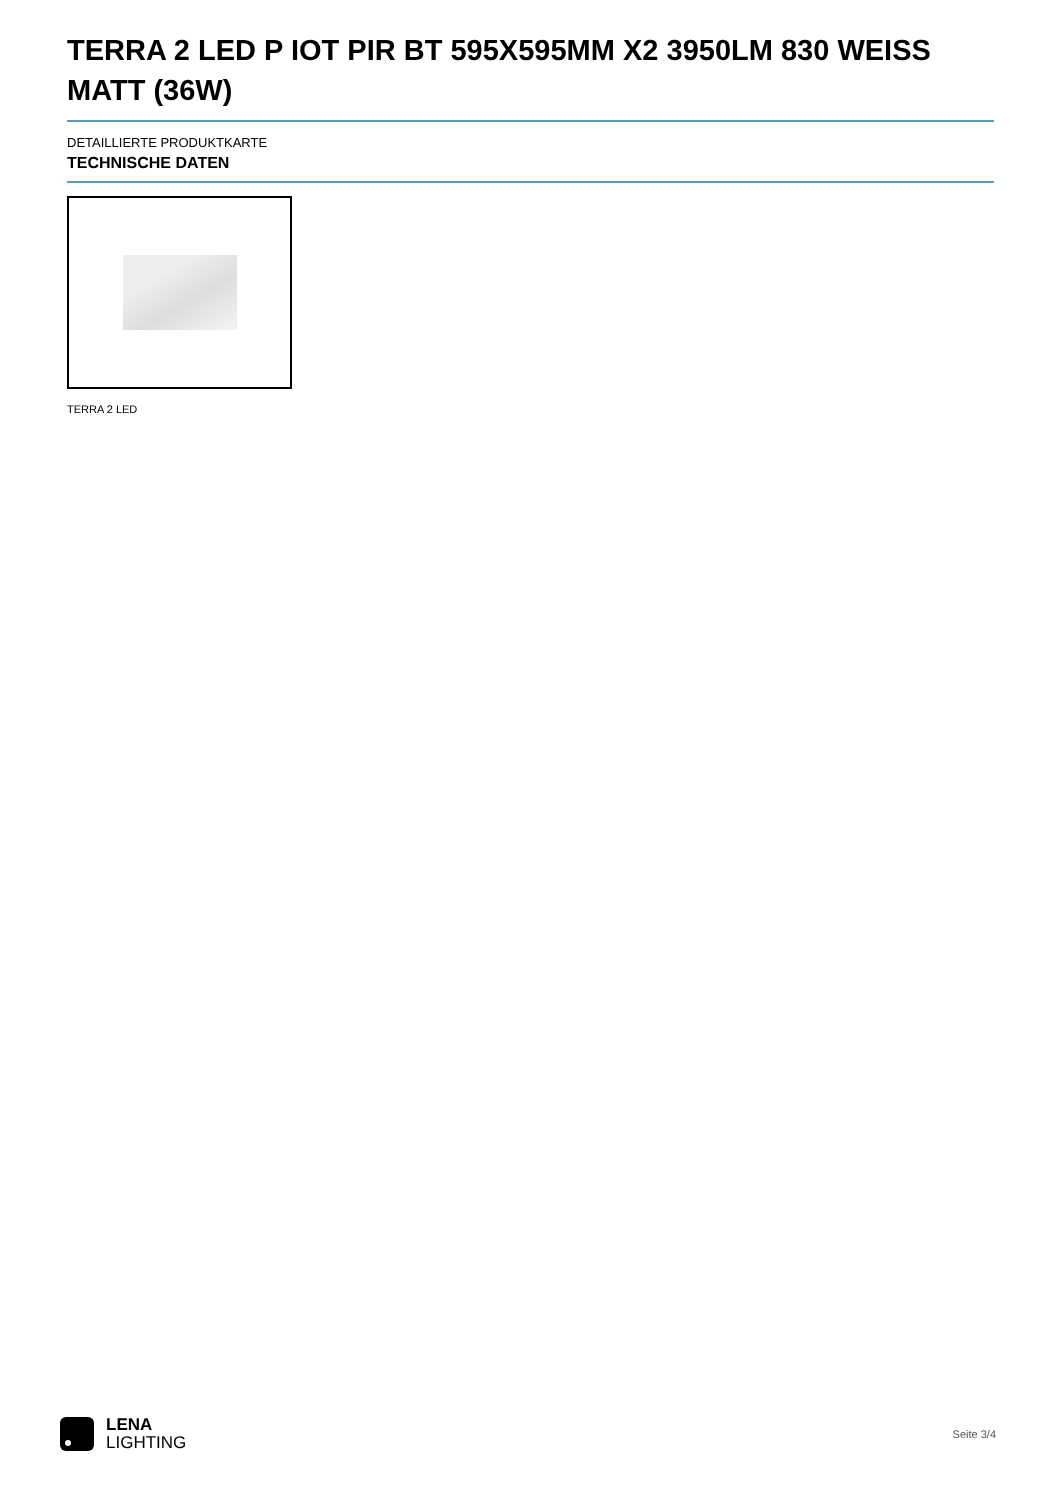TERRA 2 LED P IOT PIR BT 595X595MM X2 3950LM 830 WEISS MATT (36W)
DETAILLIERTE PRODUKTKARTE
TECHNISCHE DATEN
TERRA 2 LED
LENA
LIGHTING
Seite 3/4